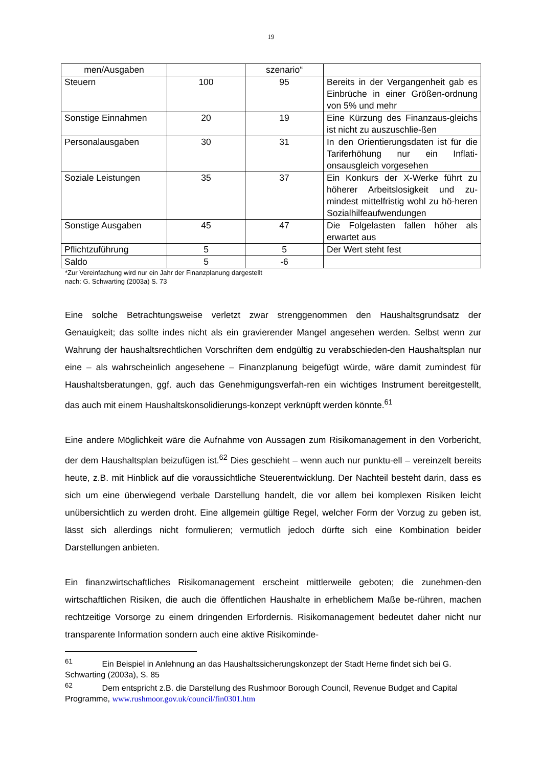19
| men/Ausgaben | | szenario“ | |
| Steuern | 100 | 95 | Bereits in der Vergangenheit gab es Einbrüche in einer Größen-ordnung von 5% und mehr |
| Sonstige Einnahmen | 20 | 19 | Eine Kürzung des Finanzaus-gleichs ist nicht zu auszuschlie-ßen |
| Personalausgaben | 30 | 31 | In den Orientierungsdaten ist für die Tariferhöhung nur ein Inflati-onsausgleich vorgesehen |
| Soziale Leistungen | 35 | 37 | Ein Konkurs der X-Werke führt zu höherer Arbeitslosigkeit und zu-mindest mittelfristig wohl zu hö-heren Sozialhilfeaufwendungen |
| Sonstige Ausgaben | 45 | 47 | Die Folgelasten fallen höher als erwartet aus |
| Pflichtzuführung | 5 | 5 | Der Wert steht fest |
| Saldo | 5 | -6 | |
*Zur Vereinfachung wird nur ein Jahr der Finanzplanung dargestellt
nach: G. Schwarting (2003a) S. 73
Eine solche Betrachtungsweise verletzt zwar strenggenommen den Haushaltsgrundsatz der Genauigkeit; das sollte indes nicht als ein gravierender Mangel angesehen werden. Selbst wenn zur Wahrung der haushaltsrechtlichen Vorschriften dem endgültig zu verabschieden-den Haushaltsplan nur eine – als wahrscheinlich angesehene – Finanzplanung beigefügt würde, wäre damit zumindest für Haushaltsberatungen, ggf. auch das Genehmigungsverfah-ren ein wichtiges Instrument bereitgestellt, das auch mit einem Haushaltskonsolidierungs-konzept verknüpft werden könnte.<sup>61</sup>
Eine andere Möglichkeit wäre die Aufnahme von Aussagen zum Risikomanagement in den Vorbericht, der dem Haushaltsplan beizufügen ist.<sup>62</sup> Dies geschieht – wenn auch nur punktu-ell – vereinzelt bereits heute, z.B. mit Hinblick auf die voraussichtliche Steuerentwicklung. Der Nachteil besteht darin, dass es sich um eine überwiegend verbale Darstellung handelt, die vor allem bei komplexen Risiken leicht unübersichtlich zu werden droht. Eine allgemein gültige Regel, welcher Form der Vorzug zu geben ist, lässt sich allerdings nicht formulieren; vermutlich jedoch dürfte sich eine Kombination beider Darstellungen anbieten.
Ein finanzwirtschaftliches Risikomanagement erscheint mittlerweile geboten; die zunehmen-den wirtschaftlichen Risiken, die auch die öffentlichen Haushalte in erheblichem Maße be-rühren, machen rechtzeitige Vorsorge zu einem dringenden Erfordernis. Risikomanagement bedeutet daher nicht nur transparente Information sondern auch eine aktive Risikominde-
<sup>61</sup> Ein Beispiel in Anlehnung an das Haushaltssicherungskonzept der Stadt Herne findet sich bei G. Schwarting (2003a), S. 85
<sup>62</sup> Dem entspricht z.B. die Darstellung des Rushmoor Borough Council, Revenue Budget and Capital Programme, www.rushmoor.gov.uk/council/fin0301.htm